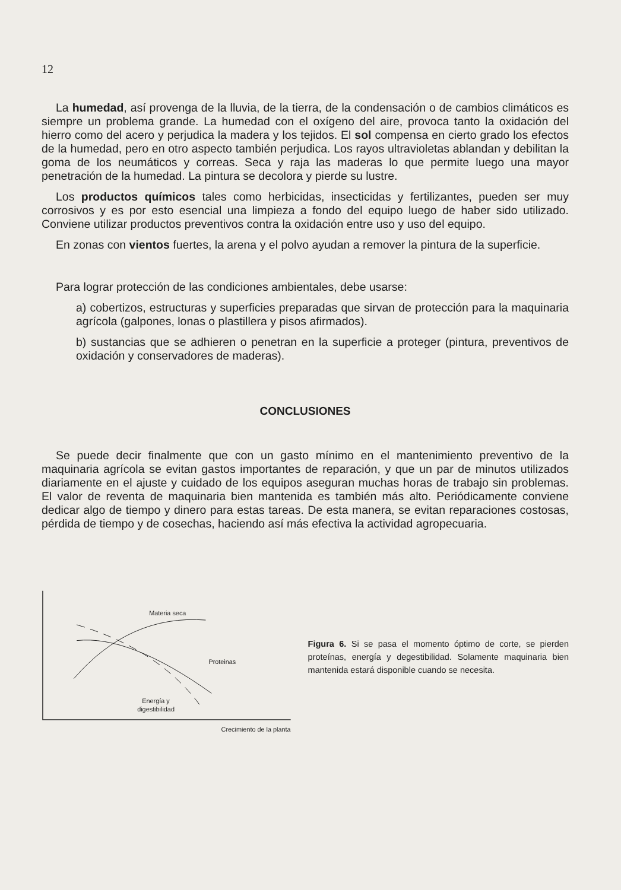12
La humedad, así provenga de la lluvia, de la tierra, de la condensación o de cambios climáticos es siempre un problema grande. La humedad con el oxígeno del aire, provoca tanto la oxidación del hierro como del acero y perjudica la madera y los tejidos. El sol compensa en cierto grado los efectos de la humedad, pero en otro aspecto también perjudica. Los rayos ultravioletas ablandan y debilitan la goma de los neumáticos y correas. Seca y raja las maderas lo que permite luego una mayor penetración de la humedad. La pintura se decolora y pierde su lustre.
Los productos químicos tales como herbicidas, insecticidas y fertilizantes, pueden ser muy corrosivos y es por esto esencial una limpieza a fondo del equipo luego de haber sido utilizado. Conviene utilizar productos preventivos contra la oxidación entre uso y uso del equipo.
En zonas con vientos fuertes, la arena y el polvo ayudan a remover la pintura de la superficie.
Para lograr protección de las condiciones ambientales, debe usarse:
a) cobertizos, estructuras y superficies preparadas que sirvan de protección para la maquinaria agrícola (galpones, lonas o plastillera y pisos afirmados).
b) sustancias que se adhieren o penetran en la superficie a proteger (pintura, preventivos de oxidación y conservadores de maderas).
CONCLUSIONES
Se puede decir finalmente que con un gasto mínimo en el mantenimiento preventivo de la maquinaria agrícola se evitan gastos importantes de reparación, y que un par de minutos utilizados diariamente en el ajuste y cuidado de los equipos aseguran muchas horas de trabajo sin problemas. El valor de reventa de maquinaria bien mantenida es también más alto. Periódicamente conviene dedicar algo de tiempo y dinero para estas tareas. De esta manera, se evitan reparaciones costosas, pérdida de tiempo y de cosechas, haciendo así más efectiva la actividad agropecuaria.
Materia seca
Proteinas
Energía y
digestibilidad
Crecimiento de la planta
Figura 6. Si se pasa el momento óptimo de corte, se pierden proteínas, energía y degestibilidad. Solamente maquinaria bien mantenida estará disponible cuando se necesita.